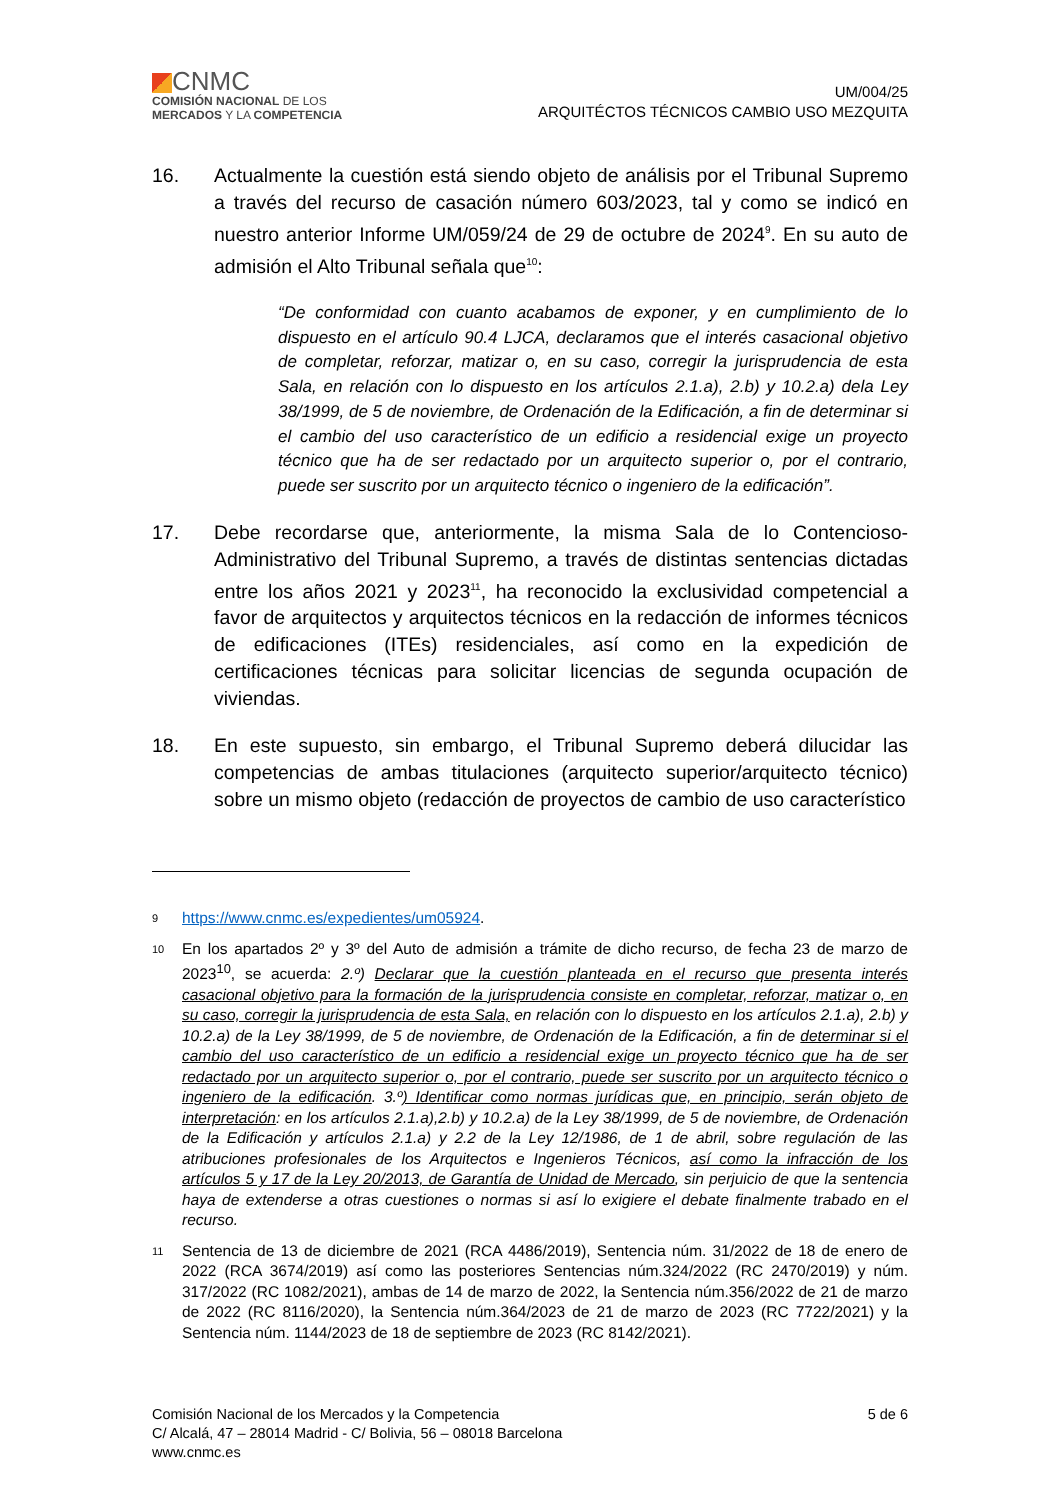CNMC
COMISIÓN NACIONAL DE LOS
MERCADOS Y LA COMPETENCIA
UM/004/25
ARQUITÉCTOS TÉCNICOS CAMBIO USO MEZQUITA
16. Actualmente la cuestión está siendo objeto de análisis por el Tribunal Supremo a través del recurso de casación número 603/2023, tal y como se indicó en nuestro anterior Informe UM/059/24 de 29 de octubre de 2024<sup>9</sup>. En su auto de admisión el Alto Tribunal señala que<sup>10</sup>:
“De conformidad con cuanto acabamos de exponer, y en cumplimiento de lo dispuesto en el artículo 90.4 LJCA, declaramos que el interés casacional objetivo de completar, reforzar, matizar o, en su caso, corregir la jurisprudencia de esta Sala, en relación con lo dispuesto en los artículos 2.1.a), 2.b) y 10.2.a) dela Ley 38/1999, de 5 de noviembre, de Ordenación de la Edificación, a fin de determinar si el cambio del uso característico de un edificio a residencial exige un proyecto técnico que ha de ser redactado por un arquitecto superior o, por el contrario, puede ser suscrito por un arquitecto técnico o ingeniero de la edificación”.
17. Debe recordarse que, anteriormente, la misma Sala de lo Contencioso-Administrativo del Tribunal Supremo, a través de distintas sentencias dictadas entre los años 2021 y 2023<sup>11</sup>, ha reconocido la exclusividad competencial a favor de arquitectos y arquitectos técnicos en la redacción de informes técnicos de edificaciones (ITEs) residenciales, así como en la expedición de certificaciones técnicas para solicitar licencias de segunda ocupación de viviendas.
18. En este supuesto, sin embargo, el Tribunal Supremo deberá dilucidar las competencias de ambas titulaciones (arquitecto superior/arquitecto técnico) sobre un mismo objeto (redacción de proyectos de cambio de uso característico
9
https://www.cnmc.es/expedientes/um05924.
10
En los apartados 2º y 3º del Auto de admisión a trámite de dicho recurso, de fecha 23 de marzo de 2023<sup>10</sup>, se acuerda: 2.º) Declarar que la cuestión planteada en el recurso que presenta interés casacional objetivo para la formación de la jurisprudencia consiste en completar, reforzar, matizar o, en su caso, corregir la jurisprudencia de esta Sala, en relación con lo dispuesto en los artículos 2.1.a), 2.b) y 10.2.a) de la Ley 38/1999, de 5 de noviembre, de Ordenación de la Edificación, a fin de determinar si el cambio del uso característico de un edificio a residencial exige un proyecto técnico que ha de ser redactado por un arquitecto superior o, por el contrario, puede ser suscrito por un arquitecto técnico o ingeniero de la edificación. 3.º) Identificar como normas jurídicas que, en principio, serán objeto de interpretación: en los artículos 2.1.a),2.b) y 10.2.a) de la Ley 38/1999, de 5 de noviembre, de Ordenación de la Edificación y artículos 2.1.a) y 2.2 de la Ley 12/1986, de 1 de abril, sobre regulación de las atribuciones profesionales de los Arquitectos e Ingenieros Técnicos, así como la infracción de los artículos 5 y 17 de la Ley 20/2013, de Garantía de Unidad de Mercado, sin perjuicio de que la sentencia haya de extenderse a otras cuestiones o normas si así lo exigiere el debate finalmente trabado en el recurso.
11
Sentencia de 13 de diciembre de 2021 (RCA 4486/2019), Sentencia núm. 31/2022 de 18 de enero de 2022 (RCA 3674/2019) así como las posteriores Sentencias núm.324/2022 (RC 2470/2019) y núm. 317/2022 (RC 1082/2021), ambas de 14 de marzo de 2022, la Sentencia núm.356/2022 de 21 de marzo de 2022 (RC 8116/2020), la Sentencia núm.364/2023 de 21 de marzo de 2023 (RC 7722/2021) y la Sentencia núm. 1144/2023 de 18 de septiembre de 2023 (RC 8142/2021).
Comisión Nacional de los Mercados y la Competencia
C/ Alcalá, 47 – 28014 Madrid - C/ Bolivia, 56 – 08018 Barcelona
www.cnmc.es
5 de 6